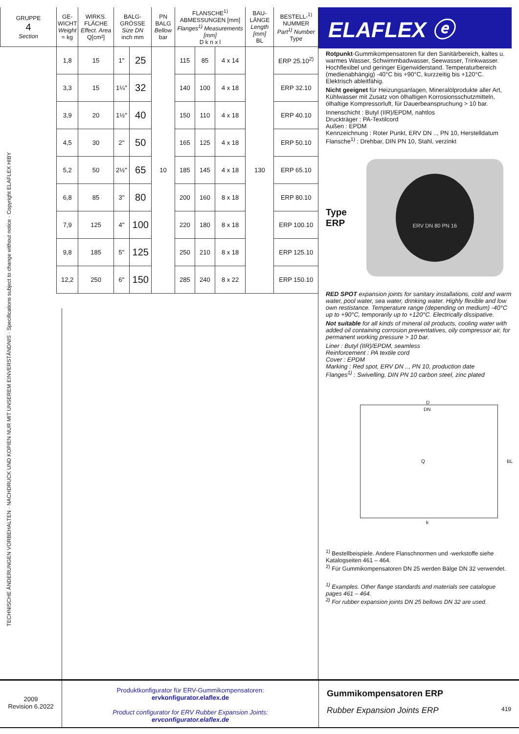TECHNISCHE ÄNDERUNGEN VORBEHALTEN · NACHDRUCK UND KOPIEN NUR MIT UNSEREM EINVERSTÄNDNIS · Specifications subject to change without notice · Copyright ELAFLEX HIBY
| GRUPPE 4 Section | GE- WICHT Weight ≈ kg | WIRKS. FLÄCHE Effect. Area Q[cm²] | BALG-GRÖSSE Size DN inch mm | | PN BALG Bellow bar | FLANSCHE<sup>1)</sup> ABMESSUNGEN [mm] Flanges<sup>1)</sup> Measurements [mm] D k n x l | | | BAU-LÄNGE Length [mm] BL | BESTELL-<sup>1)</sup> NUMMER Part<sup>1)</sup> Number Type |
| --- | --- | --- | --- | --- | --- | --- | --- | --- | --- | --- |
| | 1,8 | 15 | 1" | 25 | 10 | 115 | 85 | 4 x 14 | 130 | ERP 25.10<sup>2)</sup> |
| | 3,3 | 15 | 1¼" | 32 | | 140 | 100 | 4 x 18 | | ERP 32.10 |
| | 3,9 | 20 | 1½" | 40 | | 150 | 110 | 4 x 18 | | ERP 40.10 |
| | 4,5 | 30 | 2" | 50 | | 165 | 125 | 4 x 18 | | ERP 50.10 |
| | 5,2 | 50 | 2½" | 65 | | 185 | 145 | 4 x 18 | | ERP 65.10 |
| | 6,8 | 85 | 3" | 80 | | 200 | 160 | 8 x 18 | | ERP 80.10 |
| | 7,9 | 125 | 4" | 100 | | 220 | 180 | 8 x 18 | | ERP 100.10 |
| | 9,8 | 185 | 5" | 125 | | 250 | 210 | 8 x 18 | | ERP 125.10 |
| | 12,2 | 250 | 6" | 150 | | 285 | 240 | 8 x 22 | | ERP 150.10 |
ELAFLEX ⓔ
Rotpunkt-Gummikompensatoren für den Sanitärbereich, kaltes u. warmes Wasser, Schwimmbadwasser, Seewasser, Trinkwasser. Hochflexibel und geringer Eigenwiderstand. Temperaturbereich (medienabhängig) -40°C bis +90°C, kurzzeitig bis +120°C. Elektrisch ableitfähig.
Nicht geeignet für Heizungsanlagen, Mineralölprodukte aller Art, Kühlwasser mit Zusatz von ölhaltigen Korrosionsschutzmitteln, ölhaltige Kompressorluft, für Dauerbeanspruchung > 10 bar.
Innenschicht : Butyl (IIR)/EPDM, nahtlos
Druckträger : PA-Textilcord
Außen : EPDM
Kennzeichnung : Roter Punkt, ERV DN .., PN 10, Herstelldatum
Flansche<sup>1)</sup> : Drehbar, DIN PN 10, Stahl, verzinkt
Type
ERP
ERV DN 80 PN 16
RED SPOT expansion joints for sanitary installations, cold and warm water, pool water, sea water, drinking water. Highly flexible and low own restistance. Temperature range (depending on medium) -40°C up to +90°C, temporarily up to +120°C. Electrically dissipative.
Not suitable for all kinds of mineral oil products, cooling water with added oil containing corrosion preventatives, oily compressor air, for permanent working pressure > 10 bar.
Liner : Butyl (IIR)/EPDM, seamless
Reinforcement : PA textile cord
Cover : EPDM
Marking : Red spot, ERV DN .., PN 10, production date
Flanges<sup>1)</sup> : Swivelling, DIN PN 10 carbon steel, zinc plated
D
DN
Q BL
k
<sup>1)</sup> Bestellbeispiele. Andere Flanschnormen und -werkstoffe siehe Katalogseiten 461 – 464.
<sup>2)</sup> Für Gummikompensatoren DN 25 werden Bälge DN 32 verwendet.
<sup>1)</sup> Examples. Other flange standards and materials see catalogue pages 461 – 464.
<sup>2)</sup> For rubber expansion joints DN 25 bellows DN 32 are used.
2009
Revision 6.2022
Produktkonfigurator für ERV-Gummikompensatoren:
ervkonfigurator.elaflex.de
Product configurator for ERV Rubber Expansion Joints:
ervconfigurator.elaflex.de
Gummikompensatoren ERP
Rubber Expansion Joints ERP 419